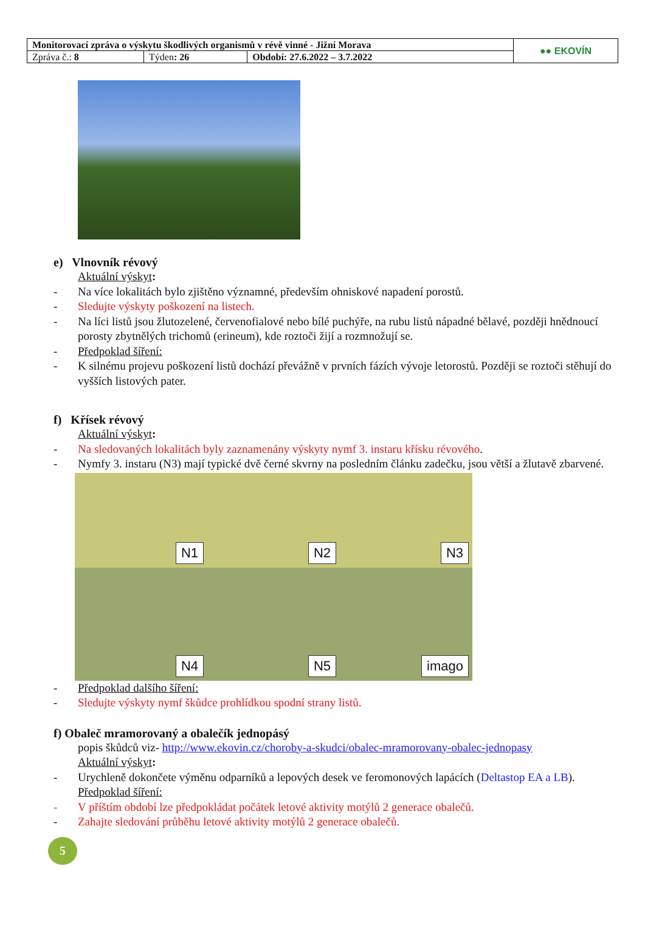| Monitorovací zpráva o výskytu škodlivých organismů v révě vinné - Jižní Morava | | | ●● EKOVÍN |
| Zpráva č.: 8 | Týden : 26 | Období: 27.6.2022 – 3.7.2022 | |
e) Vlnovník révový
Aktuální výskyt:
- Na více lokalitách bylo zjištěno významné, především ohniskové napadení porostů.
- Sledujte výskyty poškození na listech.
- Na líci listů jsou žlutozelené, červenofialové nebo bílé puchýře, na rubu listů nápadné bělavé, později hnědnoucí porosty zbytnělých trichomů (erineum), kde roztoči žijí a rozmnožují se.
- Předpoklad šíření:
- K silnému projevu poškození listů dochází převážně v prvních fázích vývoje letorostů. Později se roztoči stěhují do vyšších listových pater.
f) Křísek révový
Aktuální výskyt:
- Na sledovaných lokalitách byly zaznamenány výskyty nymf 3. instaru křísku révového.
- Nymfy 3. instaru (N3) mají typické dvě černé skvrny na posledním článku zadečku, jsou větší a žlutavě zbarvené.
N1
N2
N3
N4
N5
imago
- Předpoklad dalšího šíření:
- Sledujte výskyty nymf škůdce prohlídkou spodní strany listů.
f) Obaleč mramorovaný a obalečík jednopásý
popis škůdců viz- http://www.ekovin.cz/choroby-a-skudci/obalec-mramorovany-obalec-jednopasy
Aktuální výskyt:
- Urychleně dokončete výměnu odparníků a lepových desek ve feromonových lapácích (Deltastop EA a LB).
Předpoklad šíření:
- V příštím období lze předpokládat počátek letové aktivity motýlů 2 generace obalečů.
- Zahajte sledování průběhu letové aktivity motýlů 2 generace obalečů.
5